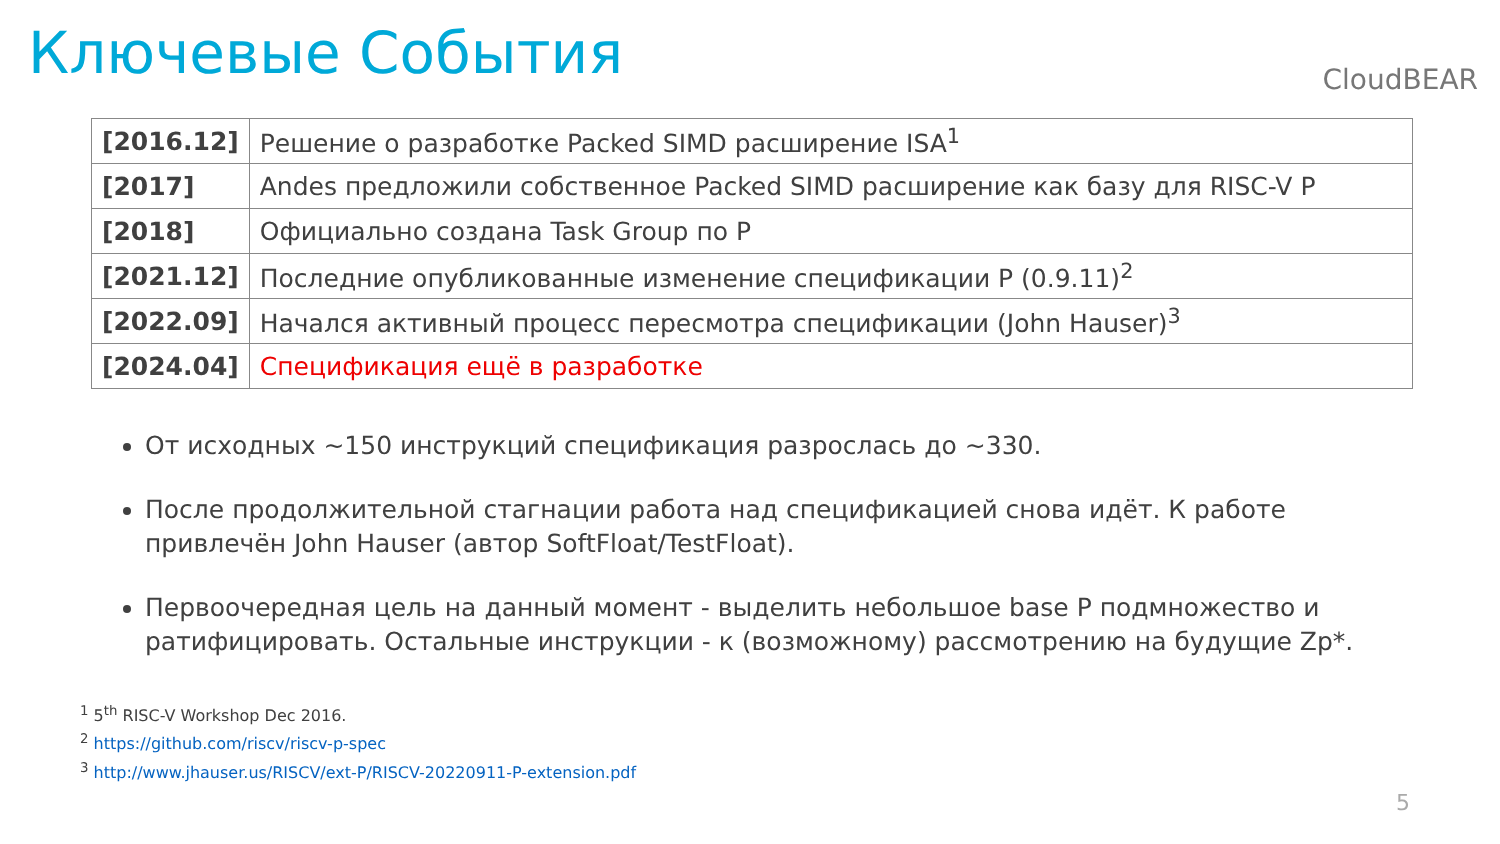Ключевые События
CloudBEAR
| [2016.12] | Решение о разработке Packed SIMD расширение ISA<sup>1</sup> |
| [2017] | Andes предложили собственное Packed SIMD расширение как базу для RISC-V P |
| [2018] | Официально создана Task Group по P |
| [2021.12] | Последние опубликованные изменение спецификации P (0.9.11)<sup>2</sup> |
| [2022.09] | Начался активный процесс пересмотра спецификации (John Hauser)<sup>3</sup> |
| [2024.04] | Спецификация ещё в разработке |
От исходных ~150 инструкций спецификация разрослась до ~330.
После продолжительной стагнации работа над спецификацией снова идёт. К работе привлечён John Hauser (автор SoftFloat/TestFloat).
Первоочередная цель на данный момент - выделить небольшое base P подмножество и ратифицировать. Остальные инструкции - к (возможному) рассмотрению на будущие Zp*.
<sup>1</sup> 5<sup>th</sup> RISC-V Workshop Dec 2016.
<sup>2</sup> https://github.com/riscv/riscv-p-spec
<sup>3</sup> http://www.jhauser.us/RISCV/ext-P/RISCV-20220911-P-extension.pdf
5